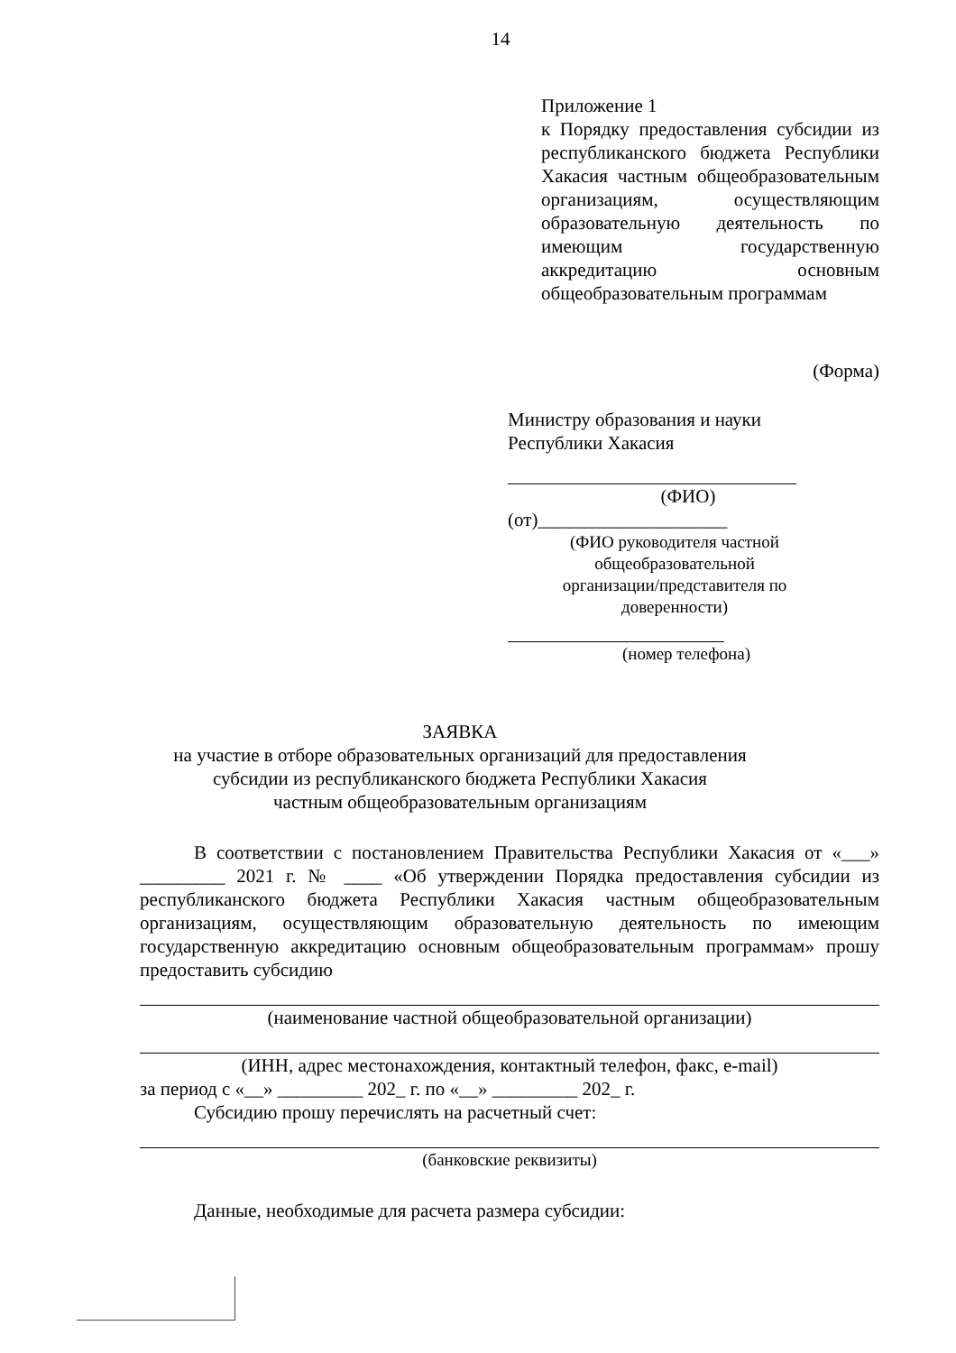14
Приложение 1
к Порядку предоставления субсидии из республиканского бюджета Республики Хакасия частным общеобразовательным организациям, осуществляющим образовательную деятельность по имеющим государственную аккредитацию основным общеобразовательным программам
(Форма)
Министру образования и науки
Республики Хакасия
(ФИО)
(от)____________________
(ФИО руководителя частной общеобразовательной организации/представителя по доверенности)
(номер телефона)
ЗАЯВКА
на участие в отборе образовательных организаций для предоставления
субсидии из республиканского бюджета Республики Хакасия
частным общеобразовательным организациям
В соответствии с постановлением Правительства Республики Хакасия от «___» _________ 2021 г. № ____ «Об утверждении Порядка предоставления субсидии из республиканского бюджета Республики Хакасия частным общеобразовательным организациям, осуществляющим образовательную деятельность по имеющим государственную аккредитацию основным общеобразовательным программам» прошу предоставить субсидию
(наименование частной общеобразовательной организации)
(ИНН, адрес местонахождения, контактный телефон, факс, e-mail)
за период с «__» _________ 202_ г. по «__» _________ 202_ г.
Субсидию прошу перечислять на расчетный счет:
(банковские реквизиты)
Данные, необходимые для расчета размера субсидии: